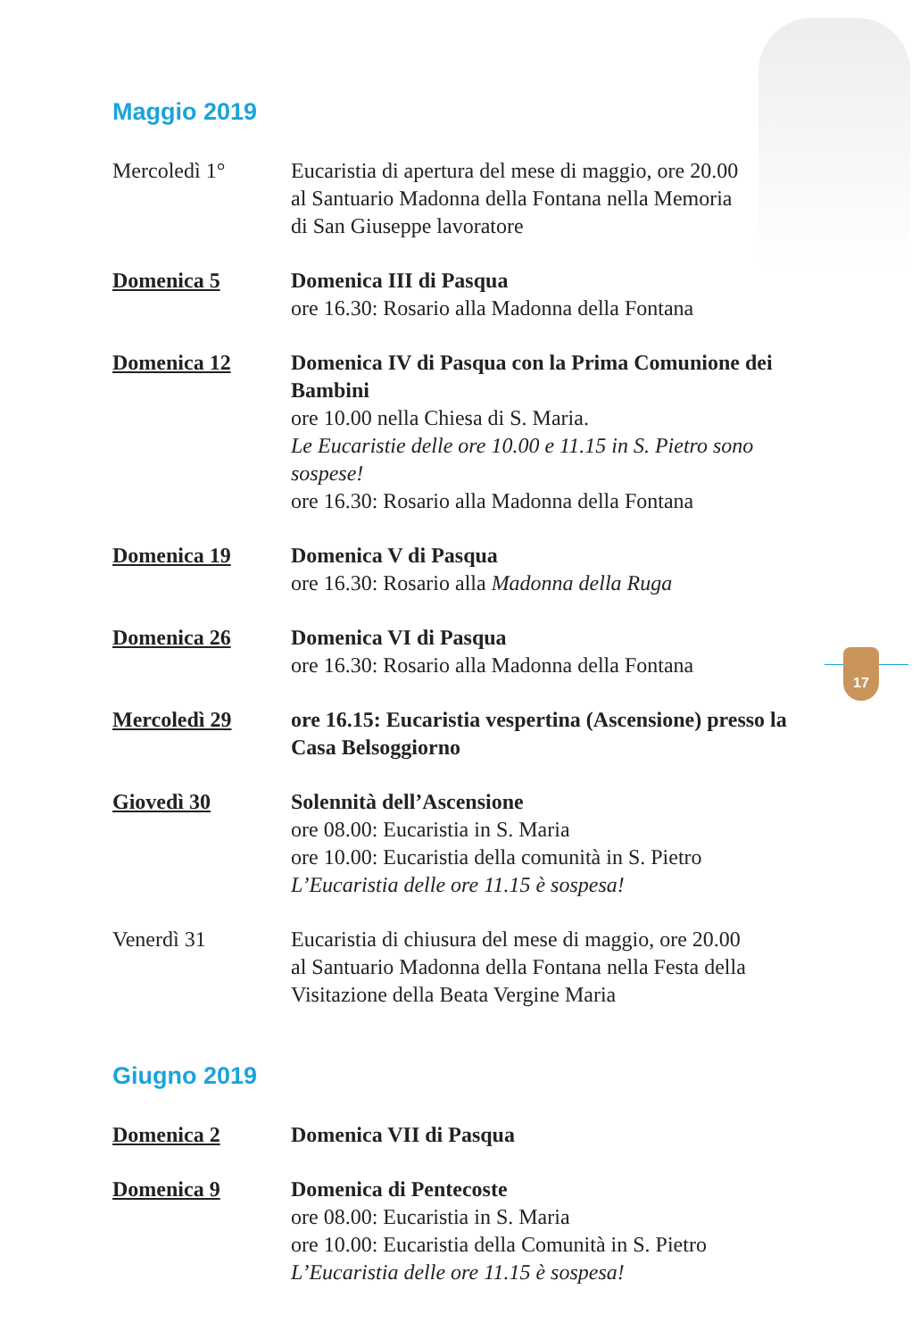17
Maggio 2019
Mercoledì 1° Eucaristia di apertura del mese di maggio, ore 20.00
al Santuario Madonna della Fontana nella Memoria
di San Giuseppe lavoratore
Domenica 5 Domenica III di Pasqua
ore 16.30: Rosario alla Madonna della Fontana
Domenica 12 Domenica IV di Pasqua con la Prima Comunione dei Bambini
ore 10.00 nella Chiesa di S. Maria.
Le Eucaristie delle ore 10.00 e 11.15 in S. Pietro sono sospese!
ore 16.30: Rosario alla Madonna della Fontana
Domenica 19 Domenica V di Pasqua
ore 16.30: Rosario alla Madonna della Ruga
Domenica 26 Domenica VI di Pasqua
ore 16.30: Rosario alla Madonna della Fontana
Mercoledì 29 ore 16.15: Eucaristia vespertina (Ascensione) presso la Casa Belsoggiorno
Giovedì 30 Solennità dell’Ascensione
ore 08.00: Eucaristia in S. Maria
ore 10.00: Eucaristia della comunità in S. Pietro
L’Eucaristia delle ore 11.15 è sospesa!
Venerdì 31 Eucaristia di chiusura del mese di maggio, ore 20.00
al Santuario Madonna della Fontana nella Festa della
Visitazione della Beata Vergine Maria
Giugno 2019
Domenica 2 Domenica VII di Pasqua
Domenica 9 Domenica di Pentecoste
ore 08.00: Eucaristia in S. Maria
ore 10.00: Eucaristia della Comunità in S. Pietro
L’Eucaristia delle ore 11.15 è sospesa!